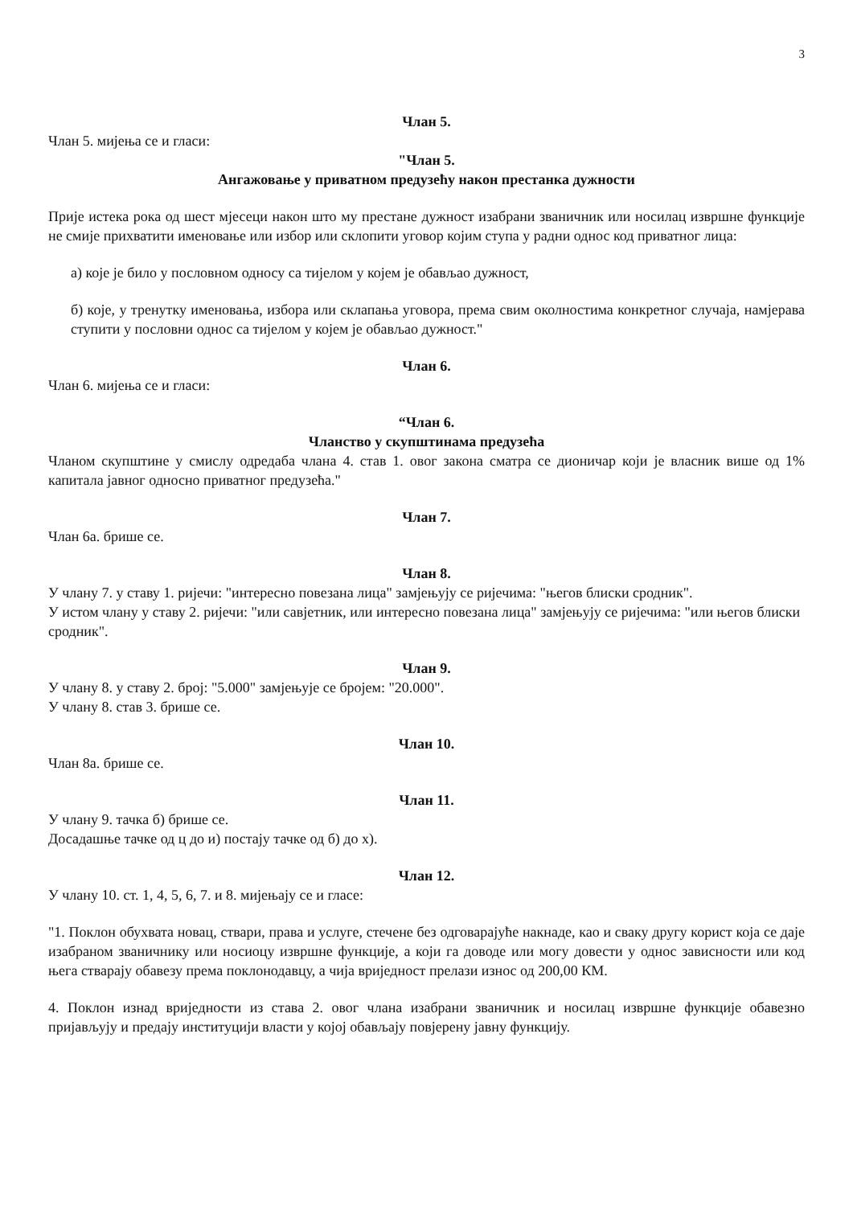3
Члан 5.
Члан 5. мијења се и гласи:
"Члан 5.
Ангажовање у приватном предузећу након престанка дужности
Прије истека рока од шест мјесеци након што му престане дужност изабрани званичник или носилац извршне функције не смије прихватити именовање или избор или склопити уговор којим ступа у радни однос код приватног лица:
а) које је било у пословном односу са тијелом у којем је обављао дужност,
б) које, у тренутку именовања, избора или склапања уговора, према свим околностима конкретног случаја, намјерава ступити у пословни однос са тијелом у којем је обављао дужност."
Члан 6.
Члан 6. мијења се и гласи:
“Члан 6.
Чланство у скупштинама предузећа
Чланом скупштине у смислу одредаба члана 4. став 1. овог закона сматра се дионичар који је власник више од 1% капитала јавног односно приватног предузећа."
Члан 7.
Члан 6а. брише се.
Члан 8.
У члану 7. у ставу 1. ријечи: "интересно повезана лица" замјењују се ријечима: "његов блиски сродник".
У истом члану у ставу 2. ријечи: "или савјетник, или интересно повезана лица" замјењују се ријечима: "или његов блиски сродник".
Члан 9.
У члану 8. у ставу 2. број: "5.000" замјењује се бројем: "20.000".
У члану 8. став 3. брише се.
Члан 10.
Члан 8а. брише се.
Члан 11.
У члану 9. тачка б) брише се.
Досадашње тачке од ц до и) постају тачке од б) до х).
Члан 12.
У члану 10. ст. 1, 4, 5, 6, 7. и 8. мијењају се и гласе:
"1. Поклон обухвата новац, ствари, права и услуге, стечене без одговарајуће накнаде, као и сваку другу корист која се даје изабраном званичнику или носиоцу извршне функције, а који га доводе или могу довести у однос зависности или код њега стварају обавезу према поклонодавцу, а чија вриједност прелази износ од 200,00 КМ.
4. Поклон изнад вриједности из става 2. овог члана изабрани званичник и носилац извршне функције обавезно пријављују и предају институцији власти у којој обављају повјерену јавну функцију.